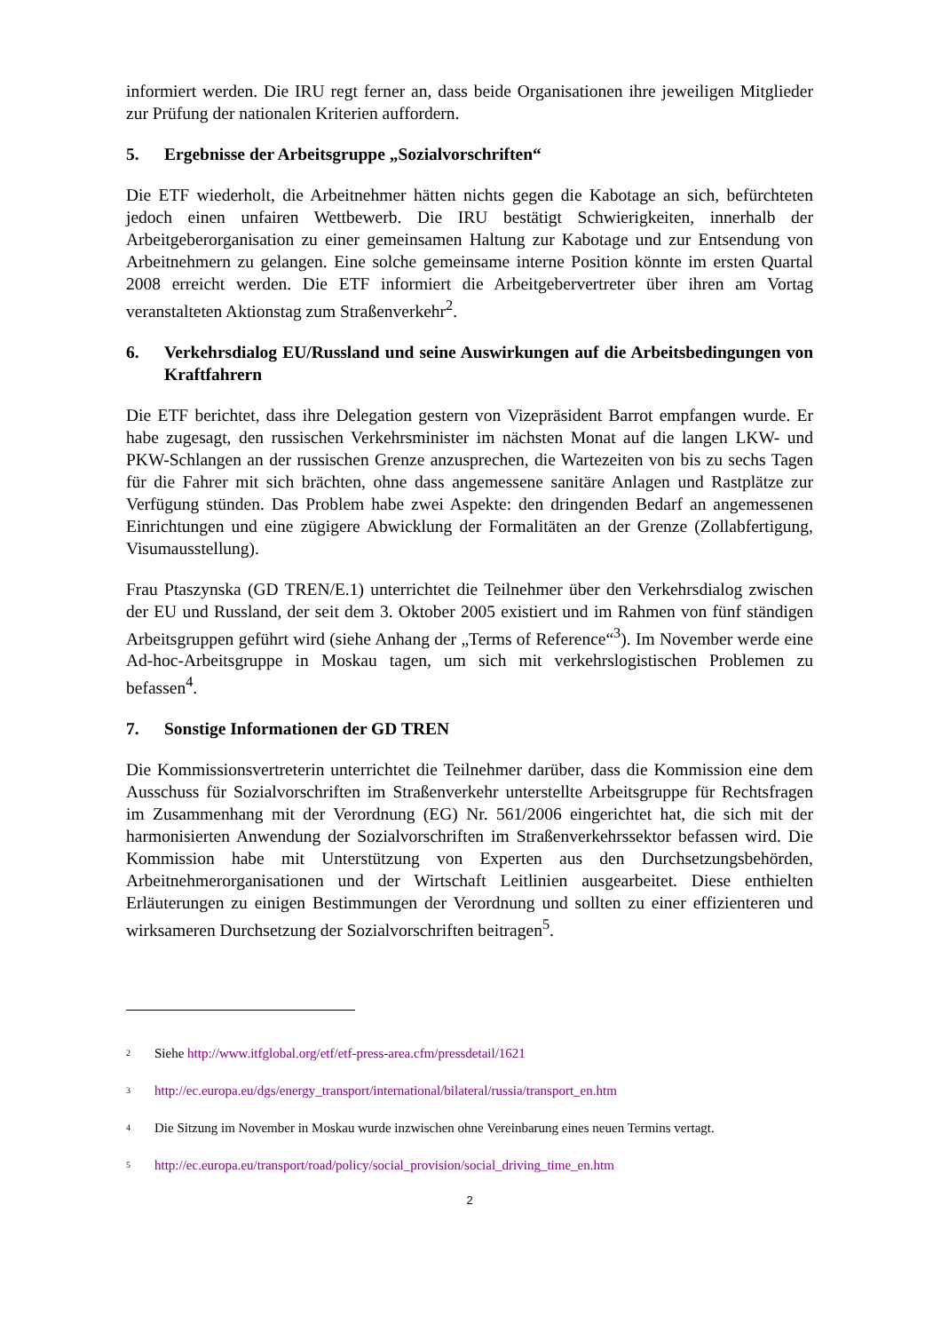informiert werden. Die IRU regt ferner an, dass beide Organisationen ihre jeweiligen Mitglieder zur Prüfung der nationalen Kriterien auffordern.
5. Ergebnisse der Arbeitsgruppe „Sozialvorschriften“
Die ETF wiederholt, die Arbeitnehmer hätten nichts gegen die Kabotage an sich, befürchteten jedoch einen unfairen Wettbewerb. Die IRU bestätigt Schwierigkeiten, innerhalb der Arbeitgeberorganisation zu einer gemeinsamen Haltung zur Kabotage und zur Entsendung von Arbeitnehmern zu gelangen. Eine solche gemeinsame interne Position könnte im ersten Quartal 2008 erreicht werden. Die ETF informiert die Arbeitgebervertreter über ihren am Vortag veranstalteten Aktionstag zum Straßenverkehr<sup>2</sup>.
6. Verkehrsdialog EU/Russland und seine Auswirkungen auf die Arbeitsbedingungen von Kraftfahrern
Die ETF berichtet, dass ihre Delegation gestern von Vizepräsident Barrot empfangen wurde. Er habe zugesagt, den russischen Verkehrsminister im nächsten Monat auf die langen LKW- und PKW-Schlangen an der russischen Grenze anzusprechen, die Wartezeiten von bis zu sechs Tagen für die Fahrer mit sich brächten, ohne dass angemessene sanitäre Anlagen und Rastplätze zur Verfügung stünden. Das Problem habe zwei Aspekte: den dringenden Bedarf an angemessenen Einrichtungen und eine zügigere Abwicklung der Formalitäten an der Grenze (Zollabfertigung, Visumausstellung).
Frau Ptaszynska (GD TREN/E.1) unterrichtet die Teilnehmer über den Verkehrsdialog zwischen der EU und Russland, der seit dem 3. Oktober 2005 existiert und im Rahmen von fünf ständigen Arbeitsgruppen geführt wird (siehe Anhang der „Terms of Reference“<sup>3</sup>). Im November werde eine Ad-hoc-Arbeitsgruppe in Moskau tagen, um sich mit verkehrslogistischen Problemen zu befassen<sup>4</sup>.
7. Sonstige Informationen der GD TREN
Die Kommissionsvertreterin unterrichtet die Teilnehmer darüber, dass die Kommission eine dem Ausschuss für Sozialvorschriften im Straßenverkehr unterstellte Arbeitsgruppe für Rechtsfragen im Zusammenhang mit der Verordnung (EG) Nr. 561/2006 eingerichtet hat, die sich mit der harmonisierten Anwendung der Sozialvorschriften im Straßenverkehrssektor befassen wird. Die Kommission habe mit Unterstützung von Experten aus den Durchsetzungsbehörden, Arbeitnehmerorganisationen und der Wirtschaft Leitlinien ausgearbeitet. Diese enthielten Erläuterungen zu einigen Bestimmungen der Verordnung und sollten zu einer effizienteren und wirksameren Durchsetzung der Sozialvorschriften beitragen<sup>5</sup>.
<sup>2</sup> Siehe http://www.itfglobal.org/etf/etf-press-area.cfm/pressdetail/1621
<sup>3</sup> http://ec.europa.eu/dgs/energy_transport/international/bilateral/russia/transport_en.htm
<sup>4</sup> Die Sitzung im November in Moskau wurde inzwischen ohne Vereinbarung eines neuen Termins vertagt.
<sup>5</sup> http://ec.europa.eu/transport/road/policy/social_provision/social_driving_time_en.htm
2